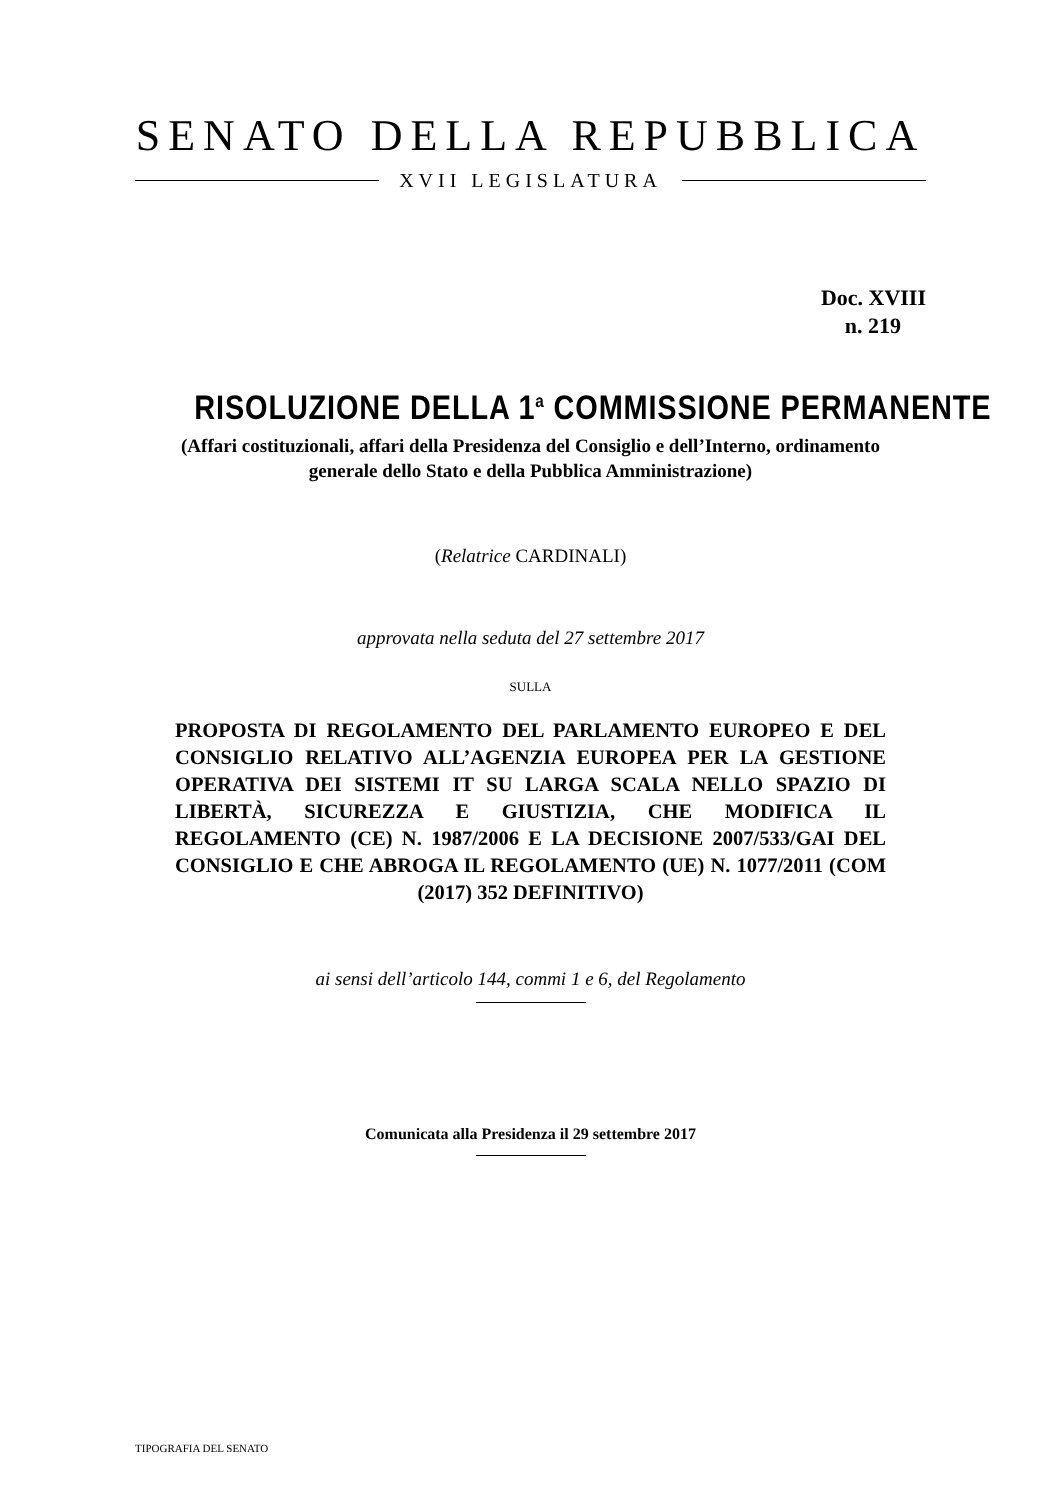SENATO DELLA REPUBBLICA
XVII LEGISLATURA
Doc. XVIII
n. 219
RISOLUZIONE DELLA 1<sup>a</sup> COMMISSIONE PERMANENTE
(Affari costituzionali, affari della Presidenza del Consiglio e dell’Interno, ordinamento
generale dello Stato e della Pubblica Amministrazione)
(Relatrice CARDINALI)
approvata nella seduta del 27 settembre 2017
SULLA
PROPOSTA DI REGOLAMENTO DEL PARLAMENTO EUROPEO E DEL CONSIGLIO RELATIVO ALL’AGENZIA EUROPEA PER LA GESTIONE OPERATIVA DEI SISTEMI IT SU LARGA SCALA NELLO SPAZIO DI LIBERTÀ, SICUREZZA E GIUSTIZIA, CHE MODIFICA IL REGOLAMENTO (CE) N. 1987/2006 E LA DECISIONE 2007/533/GAI DEL CONSIGLIO E CHE ABROGA IL REGOLAMENTO (UE) N. 1077/2011 (COM (2017) 352 DEFINITIVO)
ai sensi dell’articolo 144, commi 1 e 6, del Regolamento
Comunicata alla Presidenza il 29 settembre 2017
TIPOGRAFIA DEL SENATO